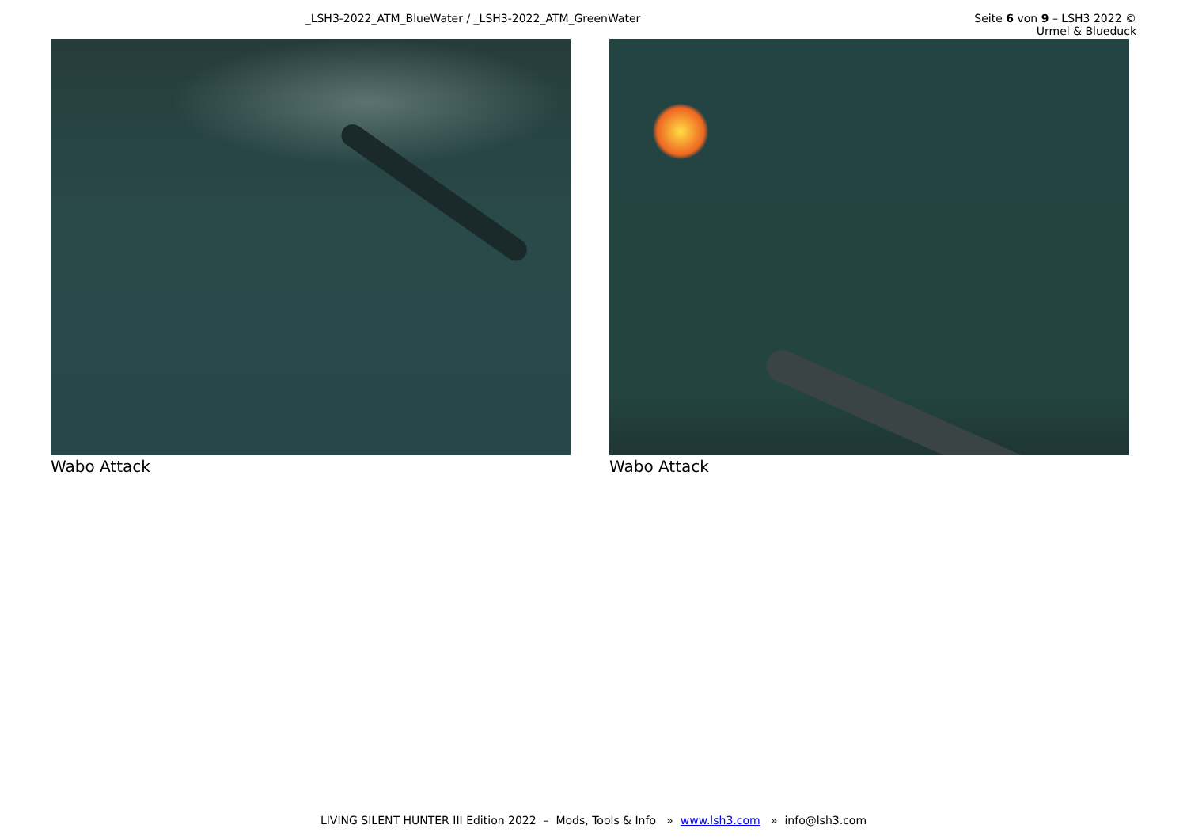_LSH3-2022_ATM_BlueWater / _LSH3-2022_ATM_GreenWater Seite 6 von 9 – LSH3 2022 © Urmel & Blueduck
Wabo Attack Wabo Attack
LIVING SILENT HUNTER III Edition 2022 – Mods, Tools & Info » www.lsh3.com » info@lsh3.com